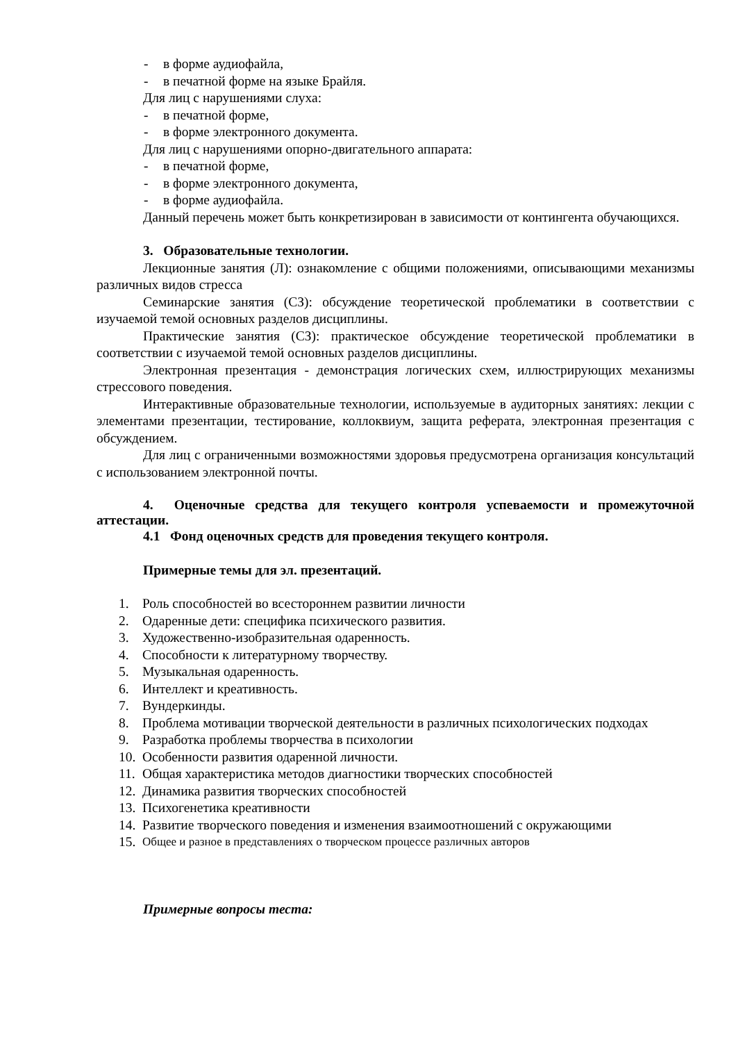- в форме аудиофайла,
- в печатной форме на языке Брайля.
Для лиц с нарушениями слуха:
- в печатной форме,
- в форме электронного документа.
Для лиц с нарушениями опорно-двигательного аппарата:
- в печатной форме,
- в форме электронного документа,
- в форме аудиофайла.
Данный перечень может быть конкретизирован в зависимости от контингента обучающихся.
3. Образовательные технологии.
Лекционные занятия (Л): ознакомление с общими положениями, описывающими механизмы различных видов стресса
Семинарские занятия (СЗ): обсуждение теоретической проблематики в соответствии с изучаемой темой основных разделов дисциплины.
Практические занятия (СЗ): практическое обсуждение теоретической проблематики в соответствии с изучаемой темой основных разделов дисциплины.
Электронная презентация - демонстрация логических схем, иллюстрирующих механизмы стрессового поведения.
Интерактивные образовательные технологии, используемые в аудиторных занятиях: лекции с элементами презентации, тестирование, коллоквиум, защита реферата, электронная презентация с обсуждением.
Для лиц с ограниченными возможностями здоровья предусмотрена организация консультаций с использованием электронной почты.
4. Оценочные средства для текущего контроля успеваемости и промежуточной аттестации.
4.1 Фонд оценочных средств для проведения текущего контроля.
Примерные темы для эл. презентаций.
1. Роль способностей во всестороннем развитии личности
2. Одаренные дети: специфика психического развития.
3. Художественно-изобразительная одаренность.
4. Способности к литературному творчеству.
5. Музыкальная одаренность.
6. Интеллект и креативность.
7. Вундеркинды.
8. Проблема мотивации творческой деятельности в различных психологических подходах
9. Разработка проблемы творчества в психологии
10. Особенности развития одаренной личности.
11. Общая характеристика методов диагностики творческих способностей
12. Динамика развития творческих способностей
13. Психогенетика креативности
14. Развитие творческого поведения и изменения взаимоотношений с окружающими
15. Общее и разное в представлениях о творческом процессе различных авторов
Примерные вопросы теста: